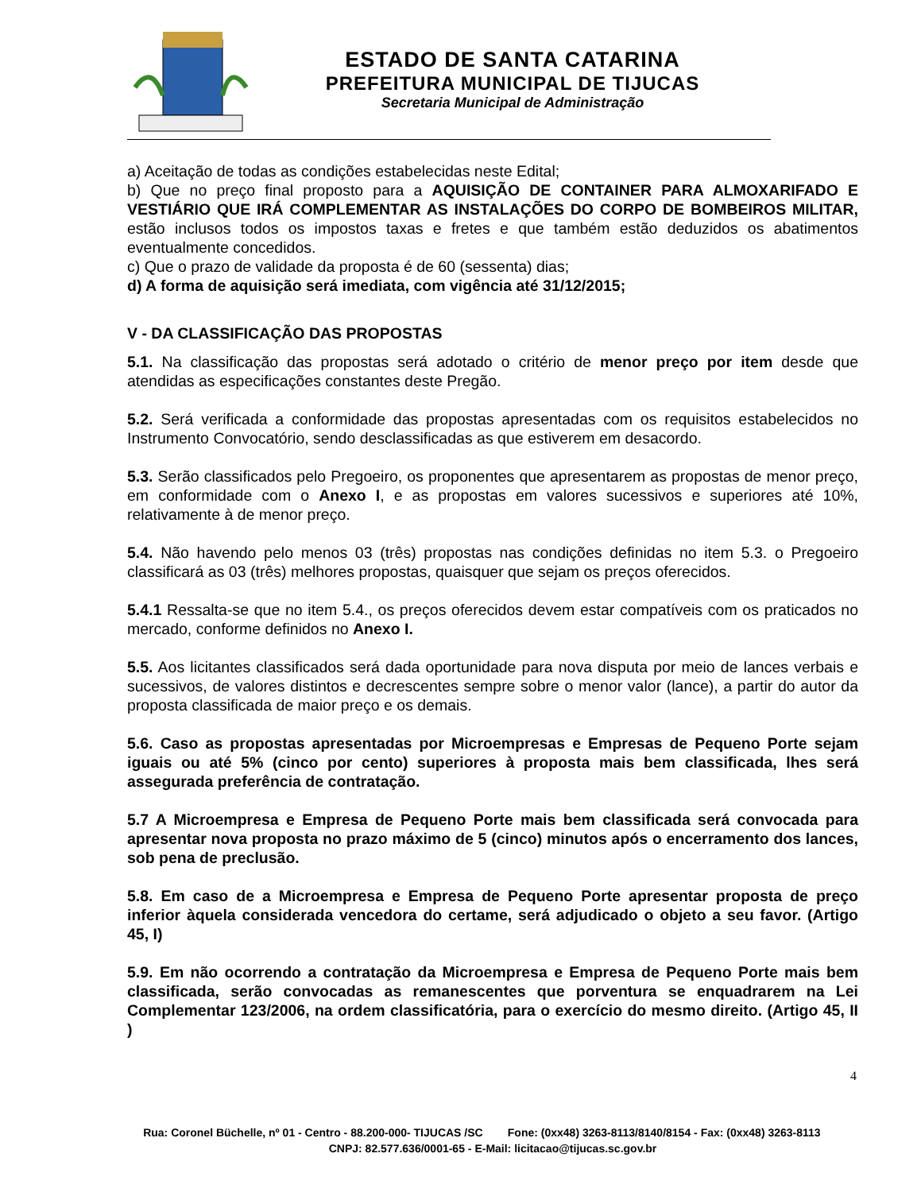ESTADO DE SANTA CATARINA
PREFEITURA MUNICIPAL DE TIJUCAS
Secretaria Municipal de Administração
a) Aceitação de todas as condições estabelecidas neste Edital;
b) Que no preço final proposto para a AQUISIÇÃO DE CONTAINER PARA ALMOXARIFADO E VESTIÁRIO QUE IRÁ COMPLEMENTAR AS INSTALAÇÕES DO CORPO DE BOMBEIROS MILITAR, estão inclusos todos os impostos taxas e fretes e que também estão deduzidos os abatimentos eventualmente concedidos.
c) Que o prazo de validade da proposta é de 60 (sessenta) dias;
d) A forma de aquisição será imediata, com vigência até 31/12/2015;
V - DA CLASSIFICAÇÃO DAS PROPOSTAS
5.1. Na classificação das propostas será adotado o critério de menor preço por item desde que atendidas as especificações constantes deste Pregão.
5.2. Será verificada a conformidade das propostas apresentadas com os requisitos estabelecidos no Instrumento Convocatório, sendo desclassificadas as que estiverem em desacordo.
5.3. Serão classificados pelo Pregoeiro, os proponentes que apresentarem as propostas de menor preço, em conformidade com o Anexo I, e as propostas em valores sucessivos e superiores até 10%, relativamente à de menor preço.
5.4. Não havendo pelo menos 03 (três) propostas nas condições definidas no item 5.3. o Pregoeiro classificará as 03 (três) melhores propostas, quaisquer que sejam os preços oferecidos.
5.4.1 Ressalta-se que no item 5.4., os preços oferecidos devem estar compatíveis com os praticados no mercado, conforme definidos no Anexo I.
5.5. Aos licitantes classificados será dada oportunidade para nova disputa por meio de lances verbais e sucessivos, de valores distintos e decrescentes sempre sobre o menor valor (lance), a partir do autor da proposta classificada de maior preço e os demais.
5.6. Caso as propostas apresentadas por Microempresas e Empresas de Pequeno Porte sejam iguais ou até 5% (cinco por cento) superiores à proposta mais bem classificada, lhes será assegurada preferência de contratação.
5.7 A Microempresa e Empresa de Pequeno Porte mais bem classificada será convocada para apresentar nova proposta no prazo máximo de 5 (cinco) minutos após o encerramento dos lances, sob pena de preclusão.
5.8. Em caso de a Microempresa e Empresa de Pequeno Porte apresentar proposta de preço inferior àquela considerada vencedora do certame, será adjudicado o objeto a seu favor. (Artigo 45, I)
5.9. Em não ocorrendo a contratação da Microempresa e Empresa de Pequeno Porte mais bem classificada, serão convocadas as remanescentes que porventura se enquadrarem na Lei Complementar 123/2006, na ordem classificatória, para o exercício do mesmo direito. (Artigo 45, II )
4
Rua: Coronel Büchelle, nº 01 - Centro - 88.200-000- TIJUCAS /SC Fone: (0xx48) 3263-8113/8140/8154 - Fax: (0xx48) 3263-8113 CNPJ: 82.577.636/0001-65 - E-Mail: licitacao@tijucas.sc.gov.br